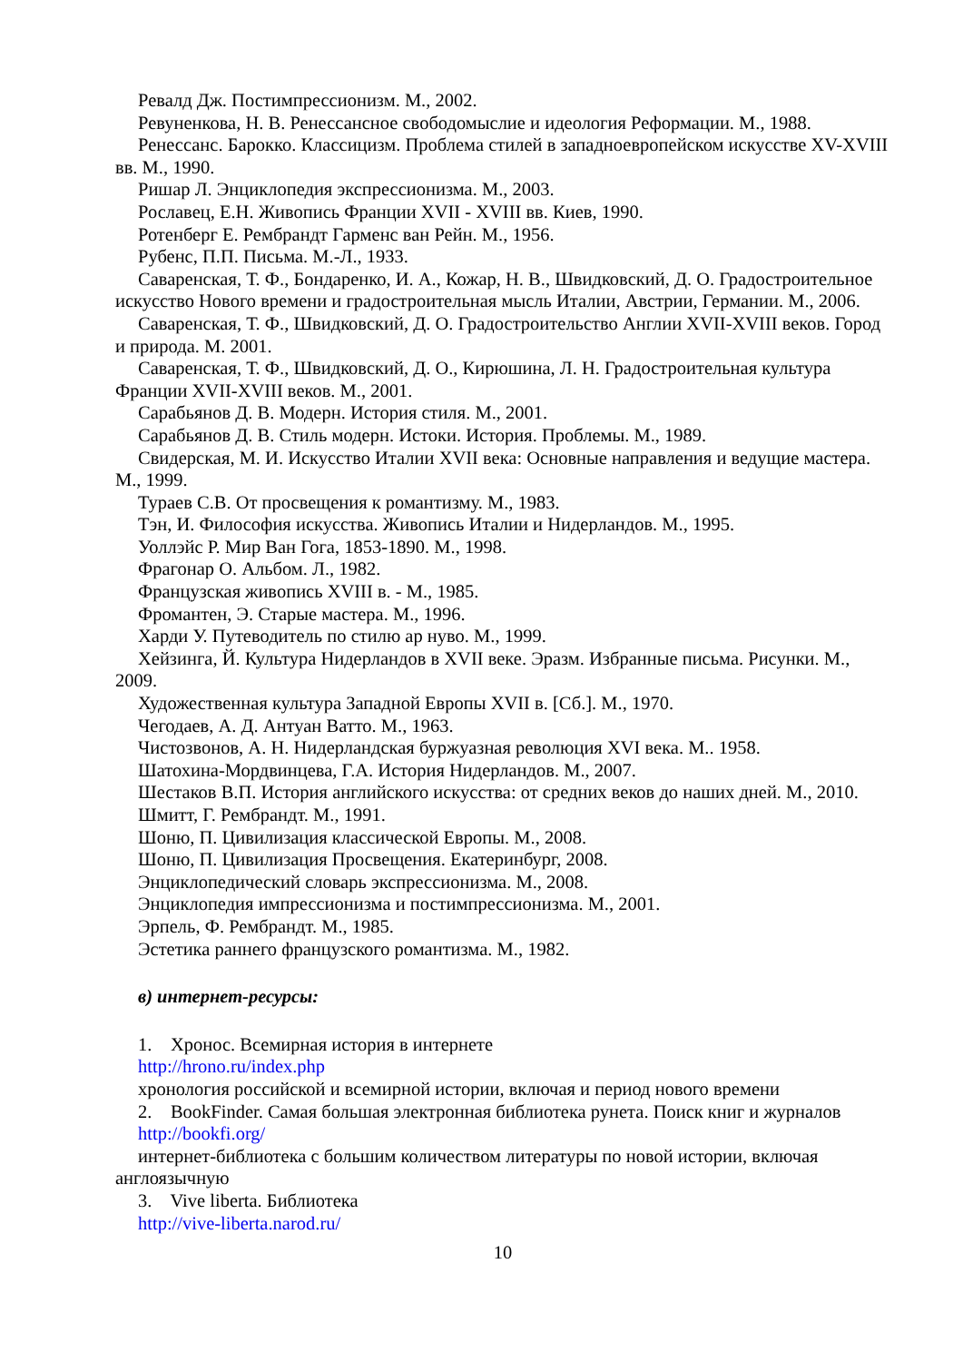Ревалд Дж. Постимпрессионизм. М., 2002.
Ревуненкова, Н. В. Ренессансное свободомыслие и идеология Реформации. М., 1988.
Ренессанс. Барокко. Классицизм. Проблема стилей в западноевропейском искусстве XV-XVIII вв. М., 1990.
Ришар Л. Энциклопедия экспрессионизма. М., 2003.
Рославец, Е.Н. Живопись Франции XVII - XVIII вв. Киев, 1990.
Ротенберг Е. Рембрандт Гарменс ван Рейн. М., 1956.
Рубенс, П.П. Письма. М.-Л., 1933.
Саваренская, Т. Ф., Бондаренко, И. А., Кожар, Н. В., Швидковский, Д. О. Градостроительное искусство Нового времени и градостроительная мысль Италии, Австрии, Германии. М., 2006.
Саваренская, Т. Ф., Швидковский, Д. О. Градостроительство Англии XVII-XVIII веков. Город и природа. М. 2001.
Саваренская, Т. Ф., Швидковский, Д. О., Кирюшина, Л. Н. Градостроительная культура Франции XVII-XVIII веков. М., 2001.
Сарабьянов Д. В. Модерн. История стиля. М., 2001.
Сарабьянов Д. В. Стиль модерн. Истоки. История. Проблемы. М., 1989.
Свидерская, М. И. Искусство Италии XVII века: Основные направления и ведущие мастера. М., 1999.
Тураев С.В. От просвещения к романтизму. М., 1983.
Тэн, И. Философия искусства. Живопись Италии и Нидерландов. М., 1995.
Уоллэйс Р. Мир Ван Гога, 1853-1890. М., 1998.
Фрагонар О. Альбом. Л., 1982.
Французская живопись XVIII в. - М., 1985.
Фромантен, Э. Старые мастера. М., 1996.
Харди У. Путеводитель по стилю ар нуво. М., 1999.
Хейзинга, Й. Культура Нидерландов в XVII веке. Эразм. Избранные письма. Рисунки. М., 2009.
Художественная культура Западной Европы XVII в. [Сб.]. М., 1970.
Чегодаев, А. Д. Антуан Ватто. М., 1963.
Чистозвонов, А. Н. Нидерландская буржуазная революция XVI века. М.. 1958.
Шатохина-Мордвинцева, Г.А. История Нидерландов. М., 2007.
Шестаков В.П. История английского искусства: от средних веков до наших дней. М., 2010.
Шмитт, Г. Рембрандт. М., 1991.
Шоню, П. Цивилизация классической Европы. М., 2008.
Шоню, П. Цивилизация Просвещения. Екатеринбург, 2008.
Энциклопедический словарь экспрессионизма. М., 2008.
Энциклопедия импрессионизма и постимпрессионизма. М., 2001.
Эрпель, Ф. Рембрандт. М., 1985.
Эстетика раннего французского романтизма. М., 1982.
в) интернет-ресурсы:
1. Хронос. Всемирная история в интернете
http://hrono.ru/index.php
хронология российской и всемирной истории, включая и период нового времени
2. BookFinder. Самая большая электронная библиотека рунета. Поиск книг и журналов
http://bookfi.org/
интернет-библиотека с большим количеством литературы по новой истории, включая англоязычную
3. Vive liberta. Библиотека
http://vive-liberta.narod.ru/
10